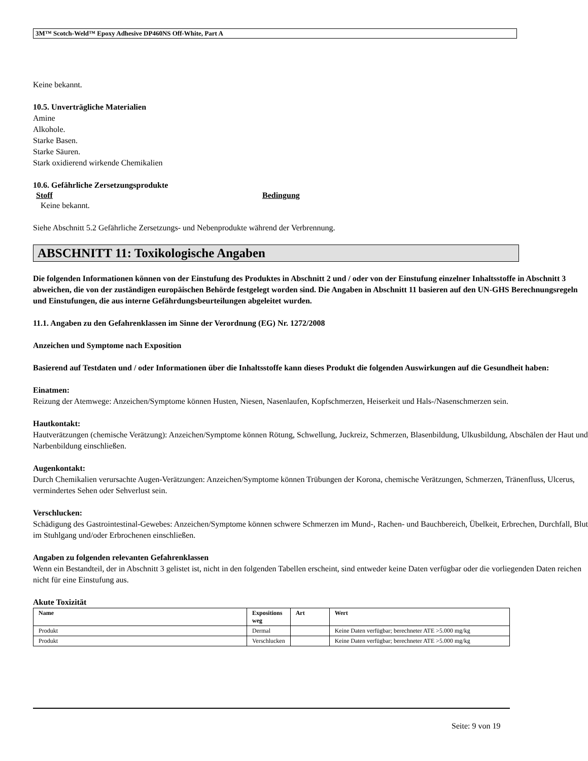3M™ Scotch-Weld™ Epoxy Adhesive DP460NS Off-White, Part A
Keine bekannt.
10.5. Unverträgliche Materialien
Amine
Alkohole.
Starke Basen.
Starke Säuren.
Stark oxidierend wirkende Chemikalien
10.6. Gefährliche Zersetzungsprodukte
Stoff Bedingung
Keine bekannt.
Siehe Abschnitt 5.2 Gefährliche Zersetzungs- und Nebenprodukte während der Verbrennung.
ABSCHNITT 11: Toxikologische Angaben
Die folgenden Informationen können von der Einstufung des Produktes in Abschnitt 2 und / oder von der Einstufung einzelner Inhaltsstoffe in Abschnitt 3 abweichen, die von der zuständigen europäischen Behörde festgelegt worden sind. Die Angaben in Abschnitt 11 basieren auf den UN-GHS Berechnungsregeln und Einstufungen, die aus interne Gefährdungsbeurteilungen abgeleitet wurden.
11.1. Angaben zu den Gefahrenklassen im Sinne der Verordnung (EG) Nr. 1272/2008
Anzeichen und Symptome nach Exposition
Basierend auf Testdaten und / oder Informationen über die Inhaltsstoffe kann dieses Produkt die folgenden Auswirkungen auf die Gesundheit haben:
Einatmen:
Reizung der Atemwege: Anzeichen/Symptome können Husten, Niesen, Nasenlaufen, Kopfschmerzen, Heiserkeit und Hals-/Nasenschmerzen sein.
Hautkontakt:
Hautverätzungen (chemische Verätzung): Anzeichen/Symptome können Rötung, Schwellung, Juckreiz, Schmerzen, Blasenbildung, Ulkusbildung, Abschälen der Haut und Narbenbildung einschließen.
Augenkontakt:
Durch Chemikalien verursachte Augen-Verätzungen: Anzeichen/Symptome können Trübungen der Korona, chemische Verätzungen, Schmerzen, Tränenfluss, Ulcerus, vermindertes Sehen oder Sehverlust sein.
Verschlucken:
Schädigung des Gastrointestinal-Gewebes: Anzeichen/Symptome können schwere Schmerzen im Mund-, Rachen- und Bauchbereich, Übelkeit, Erbrechen, Durchfall, Blut im Stuhlgang und/oder Erbrochenen einschließen.
Angaben zu folgenden relevanten Gefahrenklassen
Wenn ein Bestandteil, der in Abschnitt 3 gelistet ist, nicht in den folgenden Tabellen erscheint, sind entweder keine Daten verfügbar oder die vorliegenden Daten reichen nicht für eine Einstufung aus.
Akute Toxizität
| Name | Expositions weg | Art | Wert |
| --- | --- | --- | --- |
| Produkt | Dermal | | Keine Daten verfügbar; berechneter ATE >5.000 mg/kg |
| Produkt | Verschlucken | | Keine Daten verfügbar; berechneter ATE >5.000 mg/kg |
Seite: 9 von 19